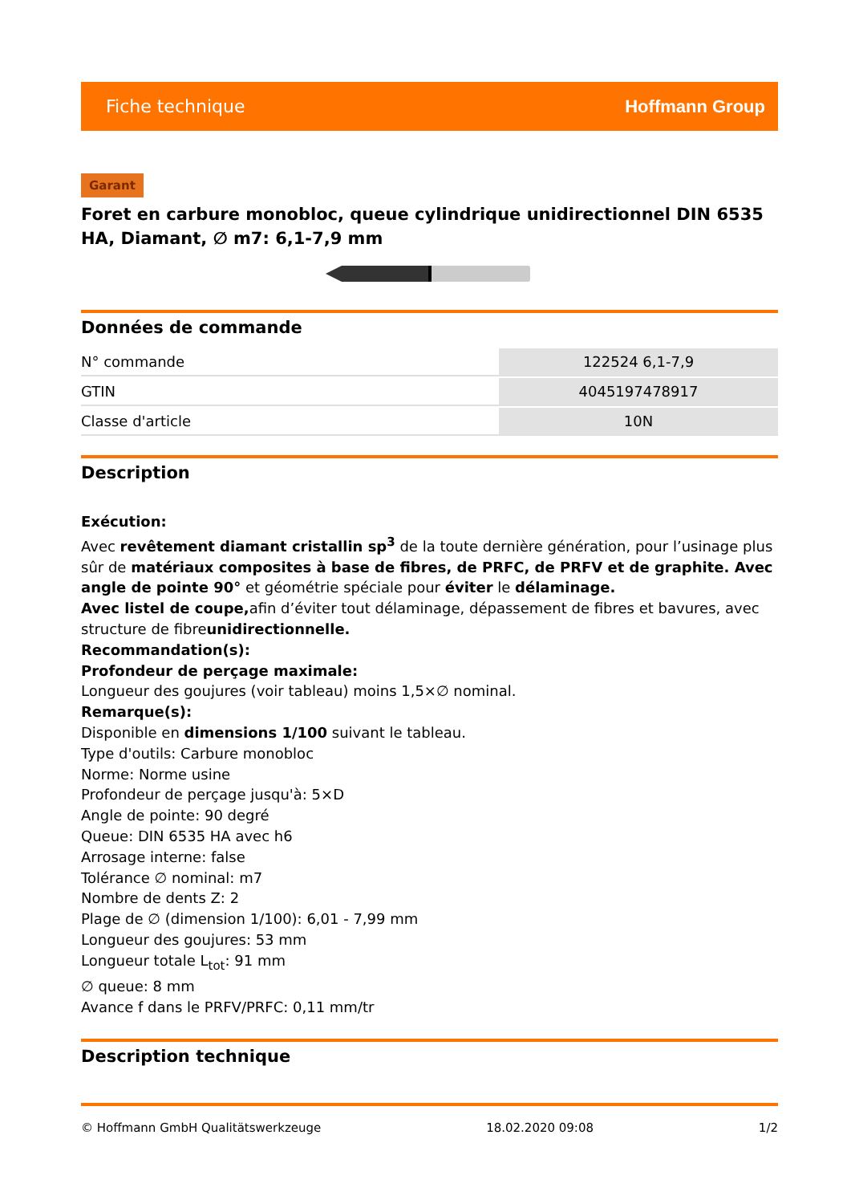Fiche technique Hoffmann Group
Garant
Foret en carbure monobloc, queue cylindrique unidirectionnel DIN 6535 HA, Diamant, ∅ m7: 6,1-7,9 mm
Données de commande
| N° commande | 122524 6,1-7,9 |
| GTIN | 4045197478917 |
| Classe d'article | 10N |
Description
Exécution:
Avec revêtement diamant cristallin sp<sup>3</sup> de la toute dernière génération, pour l’usinage plus sûr de matériaux composites à base de fibres, de PRFC, de PRFV et de graphite. Avec angle de pointe 90° et géométrie spéciale pour éviter le délaminage.
Avec listel de coupe, afin d’éviter tout délaminage, dépassement de fibres et bavures, avec structure de fibreunidirectionnelle.
Recommandation(s):
Profondeur de perçage maximale:
Longueur des goujures (voir tableau) moins 1,5×∅ nominal.
Remarque(s):
Disponible en dimensions 1/100 suivant le tableau.
Type d'outils: Carbure monobloc
Norme: Norme usine
Profondeur de perçage jusqu'à: 5×D
Angle de pointe: 90 degré
Queue: DIN 6535 HA avec h6
Arrosage interne: false
Tolérance ∅ nominal: m7
Nombre de dents Z: 2
Plage de ∅ (dimension 1/100): 6,01 - 7,99 mm
Longueur des goujures: 53 mm
Longueur totale L<sub>tot</sub>: 91 mm
∅ queue: 8 mm
Avance f dans le PRFV/PRFC: 0,11 mm/tr
Description technique
© Hoffmann GmbH Qualitätswerkzeuge 18.02.2020 09:08 1/2